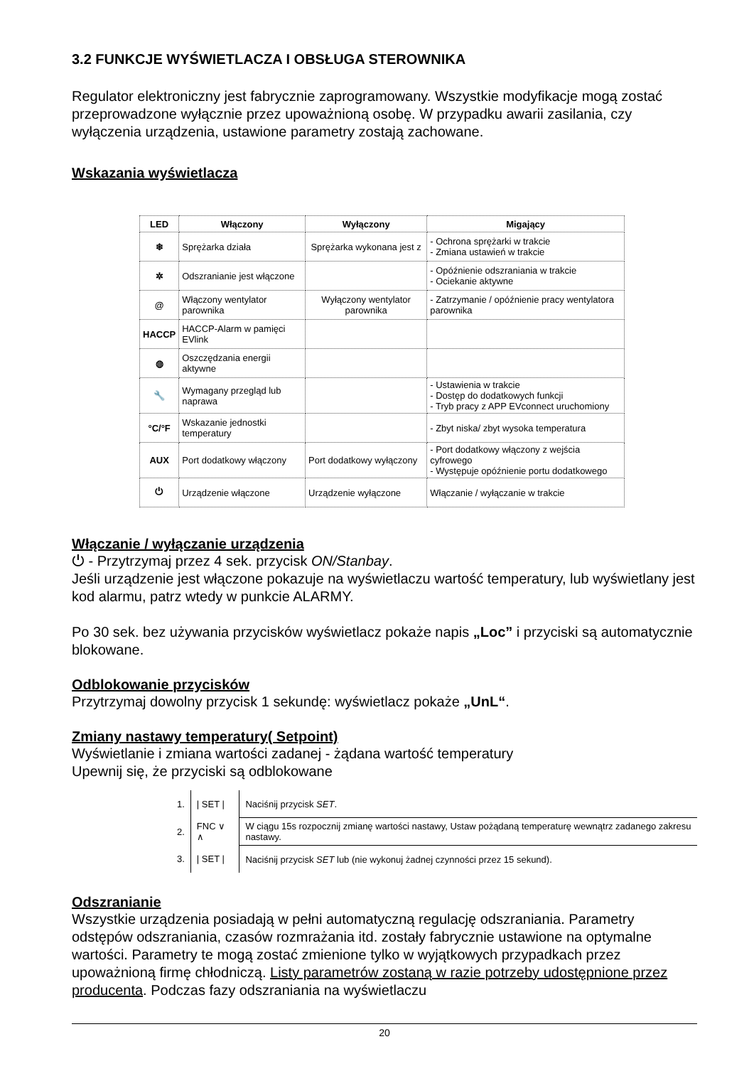3.2 FUNKCJE WYŚWIETLACZA I OBSŁUGA STEROWNIKA
Regulator elektroniczny jest fabrycznie zaprogramowany. Wszystkie modyfikacje mogą zostać przeprowadzone wyłącznie przez upoważnioną osobę. W przypadku awarii zasilania, czy wyłączenia urządzenia, ustawione parametry zostają zachowane.
Wskazania wyświetlacza
| LED | Włączony | Wyłączony | Migający |
| --- | --- | --- | --- |
| ❄ | Sprężarka działa | Sprężarka wykonana jest z | - Ochrona sprężarki w trakcie - Zmiana ustawień w trakcie |
| ✲ | Odszranianie jest włączone | | - Opóźnienie odszraniania w trakcie - Ociekanie aktywne |
| @ | Włączony wentylator parownika | Wyłączony wentylator parownika | - Zatrzymanie / opóźnienie pracy wentylatora parownika |
| HACCP | HACCP-Alarm w pamięci EVlink | | |
| ◍ | Oszczędzania energii aktywne | | |
| 🔧 | Wymagany przegląd lub naprawa | | - Ustawienia w trakcie - Dostęp do dodatkowych funkcji - Tryb pracy z APP EVconnect uruchomiony |
| °C/°F | Wskazanie jednostki temperatury | | - Zbyt niska/ zbyt wysoka temperatura |
| AUX | Port dodatkowy włączony | Port dodatkowy wyłączony | - Port dodatkowy włączony z wejścia cyfrowego - Występuje opóźnienie portu dodatkowego |
| ⏻ | Urządzenie włączone | Urządzenie wyłączone | Włączanie / wyłączanie w trakcie |
Włączanie / wyłączanie urządzenia
⏻ - Przytrzymaj przez 4 sek. przycisk ON/Stanbay.
Jeśli urządzenie jest włączone pokazuje na wyświetlaczu wartość temperatury, lub wyświetlany jest kod alarmu, patrz wtedy w punkcie ALARMY.
Po 30 sek. bez używania przycisków wyświetlacz pokaże napis „Loc” i przyciski są automatycznie blokowane.
Odblokowanie przycisków
Przytrzymaj dowolny przycisk 1 sekundę: wyświetlacz pokaże „UnL“.
Zmiany nastawy temperatury( Setpoint)
Wyświetlanie i zmiana wartości zadanej - żądana wartość temperatury
Upewnij się, że przyciski są odblokowane
| 1. | / SET / | Naciśnij przycisk SET . |
| 2. | FNC ∨ ∧ | W ciągu 15s rozpocznij zmianę wartości nastawy, Ustaw pożądaną temperaturę wewnątrz zadanego zakresu nastawy. |
| 3. | / SET / | Naciśnij przycisk SET lub (nie wykonuj żadnej czynności przez 15 sekund). |
Odszranianie
Wszystkie urządzenia posiadają w pełni automatyczną regulację odszraniania. Parametry odstępów odszraniania, czasów rozmrażania itd. zostały fabrycznie ustawione na optymalne wartości. Parametry te mogą zostać zmienione tylko w wyjątkowych przypadkach przez upoważnioną firmę chłodniczą. Listy parametrów zostaną w razie potrzeby udostępnione przez producenta. Podczas fazy odszraniania na wyświetlaczu
20